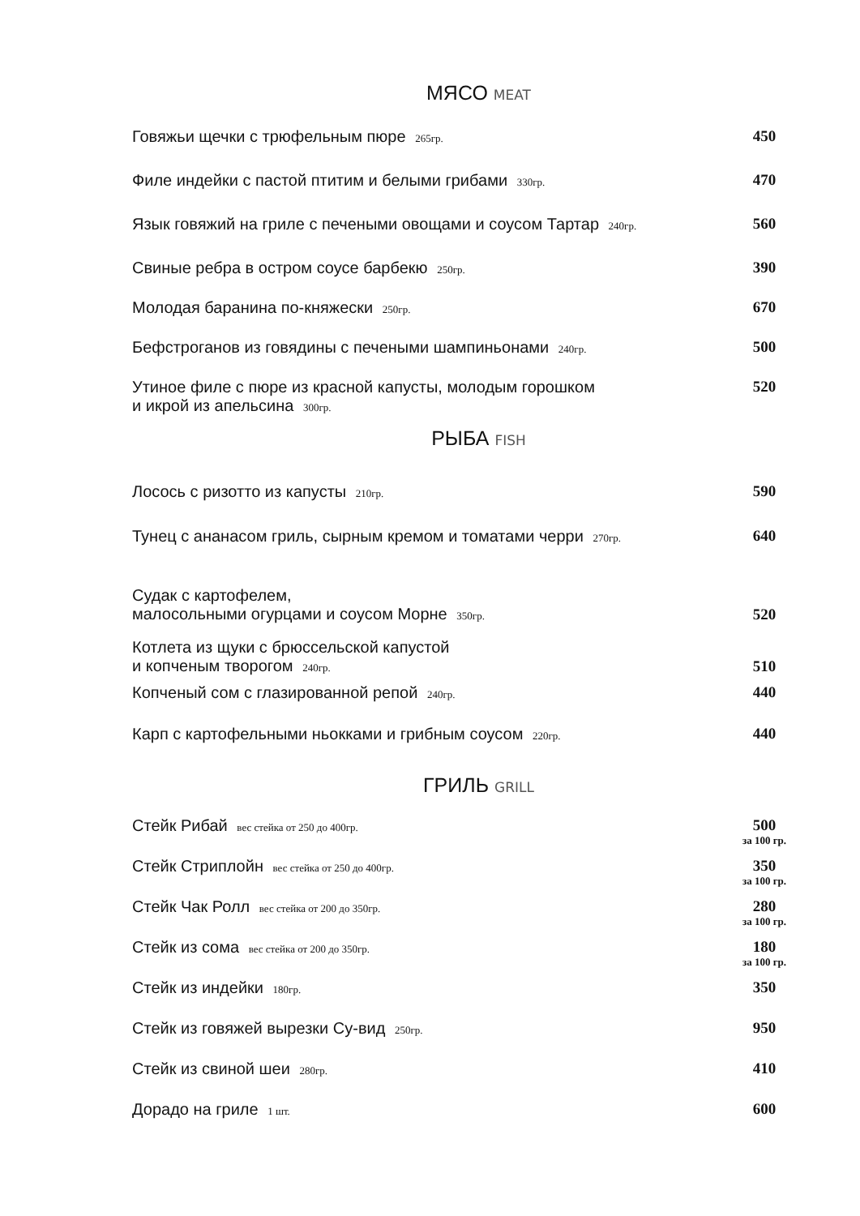МЯСО MEAT
Говяжьи щечки с трюфельным пюре 265гр. 450
Филе индейки с пастой птитим и белыми грибами 330гр. 470
Язык говяжий на гриле с печеными овощами и соусом Тартар 240гр. 560
Свиные ребра в остром соусе барбекю 250гр. 390
Молодая баранина по-княжески 250гр. 670
Бефстроганов из говядины с печеными шампиньонами 240гр. 500
Утиное филе с пюре из красной капусты, молодым горошком
и икрой из апельсина 300гр. 520
РЫБА FISH
Лосось с ризотто из капусты 210гр. 590
Тунец с ананасом гриль, сырным кремом и томатами черри 270гр. 640
Судак с картофелем,
малосольными огурцами и соусом Морне 350гр. 520
Котлета из щуки с брюссельской капустой
и копченым творогом 240гр. 510
Копченый сом с глазированной репой 240гр. 440
Карп с картофельными ньокками и грибным соусом 220гр. 440
ГРИЛЬ GRILL
Стейк Рибай вес стейка от 250 до 400гр. 500
за 100 гр.
Стейк Стриплойн вес стейка от 250 до 400гр. 350
за 100 гр.
Стейк Чак Ролл вес стейка от 200 до 350гр. 280
за 100 гр.
Стейк из сома вес стейка от 200 до 350гр. 180
за 100 гр.
Стейк из индейки 180гр. 350
Стейк из говяжей вырезки Су-вид 250гр. 950
Стейк из свиной шеи 280гр. 410
Дорадо на гриле 1 шт. 600